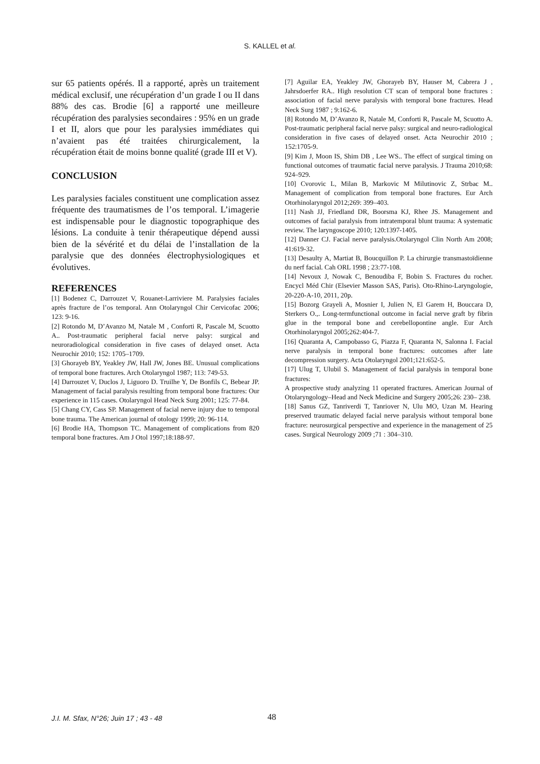S. KALLEL et al.
sur 65 patients opérés. Il a rapporté, après un traitement médical exclusif, une récupération d’un grade I ou II dans 88% des cas. Brodie [6] a rapporté une meilleure récupération des paralysies secondaires : 95% en un grade I et II, alors que pour les paralysies immédiates qui n’avaient pas été traitées chirurgicalement, la récupération était de moins bonne qualité (grade III et V).
CONCLUSION
Les paralysies faciales constituent une complication assez fréquente des traumatismes de l’os temporal. L’imagerie est indispensable pour le diagnostic topographique des lésions. La conduite à tenir thérapeutique dépend aussi bien de la sévérité et du délai de l’installation de la paralysie que des données électrophysiologiques et évolutives.
REFERENCES
[1] Bodenez C, Darrouzet V, Rouanet-Larriviere M. Paralysies faciales après fracture de l’os temporal. Ann Otolaryngol Chir Cervicofac 2006; 123: 9-16.
[2] Rotondo M, D’Avanzo M, Natale M , Conforti R, Pascale M, Scuotto A.. Post-traumatic peripheral facial nerve palsy: surgical and neuroradiological consideration in five cases of delayed onset. Acta Neurochir 2010; 152: 1705–1709.
[3] Ghorayeb BY, Yeakley JW, Hall JW, Jones BE. Unusual complications of temporal bone fractures. Arch Otolaryngol 1987; 113: 749-53.
[4] Darrouzet V, Duclos J, Liguoro D. Truilhe Y, De Bonfils C, Bebear JP. Management of facial paralysis resulting from temporal bone fractures: Our experience in 115 cases. Otolaryngol Head Neck Surg 2001; 125: 77-84.
[5] Chang CY, Cass SP. Management of facial nerve injury due to temporal bone trauma. The American journal of otology 1999; 20: 96-114.
[6] Brodie HA, Thompson TC. Management of complications from 820 temporal bone fractures. Am J Otol 1997;18:188-97.
[7] Aguilar EA, Yeakley JW, Ghorayeb BY, Hauser M, Cabrera J , Jahrsdoerfer RA.. High resolution CT scan of temporal bone fractures : association of facial nerve paralysis with temporal bone fractures. Head Neck Surg 1987 ; 9:162-6.
[8] Rotondo M, D’Avanzo R, Natale M, Conforti R, Pascale M, Scuotto A. Post-traumatic peripheral facial nerve palsy: surgical and neuro-radiological consideration in five cases of delayed onset. Acta Neurochir 2010 ; 152:1705-9.
[9] Kim J, Moon IS, Shim DB , Lee WS.. The effect of surgical timing on functional outcomes of traumatic facial nerve paralysis. J Trauma 2010;68: 924–929.
[10] Cvorovic L, Milan B, Markovic M Milutinovic Z, Strbac M.. Management of complication from temporal bone fractures. Eur Arch Otorhinolaryngol 2012;269: 399–403.
[11] Nash JJ, Friedland DR, Boorsma KJ, Rhee JS. Management and outcomes of facial paralysis from intratemporal blunt trauma: A systematic review. The laryngoscope 2010; 120:1397-1405.
[12] Danner CJ. Facial nerve paralysis.Otolaryngol Clin North Am 2008; 41:619-32.
[13] Desaulty A, Martiat B, Boucquillon P. La chirurgie transmastoïdienne du nerf facial. Cah ORL 1998 ; 23:77-108.
[14] Nevoux J, Nowak C, Benoudiba F, Bobin S. Fractures du rocher. Encycl Méd Chir (Elsevier Masson SAS, Paris). Oto-Rhino-Laryngologie, 20-220-A-10, 2011, 20p.
[15] Bozorg Grayeli A, Mosnier I, Julien N, El Garem H, Bouccara D, Sterkers O.,. Long-termfunctional outcome in facial nerve graft by fibrin glue in the temporal bone and cerebellopontine angle. Eur Arch Otorhinolaryngol 2005;262:404-7.
[16] Quaranta A, Campobasso G, Piazza F, Quaranta N, Salonna I. Facial nerve paralysis in temporal bone fractures: outcomes after late decompression surgery. Acta Otolaryngol 2001;121:652-5.
[17] Ulug T, Ulubil S. Management of facial paralysis in temporal bone fractures:
A prospective study analyzing 11 operated fractures. American Journal of Otolaryngology–Head and Neck Medicine and Surgery 2005;26: 230– 238.
[18] Sanus GZ, Tanriverdi T, Tanriover N, Ulu MO, Uzan M. Hearing preserved traumatic delayed facial nerve paralysis without temporal bone fracture: neurosurgical perspective and experience in the management of 25 cases. Surgical Neurology 2009 ;71 : 304–310.
J.I. M. Sfax, N°26; Juin 17 ; 43 - 48 48